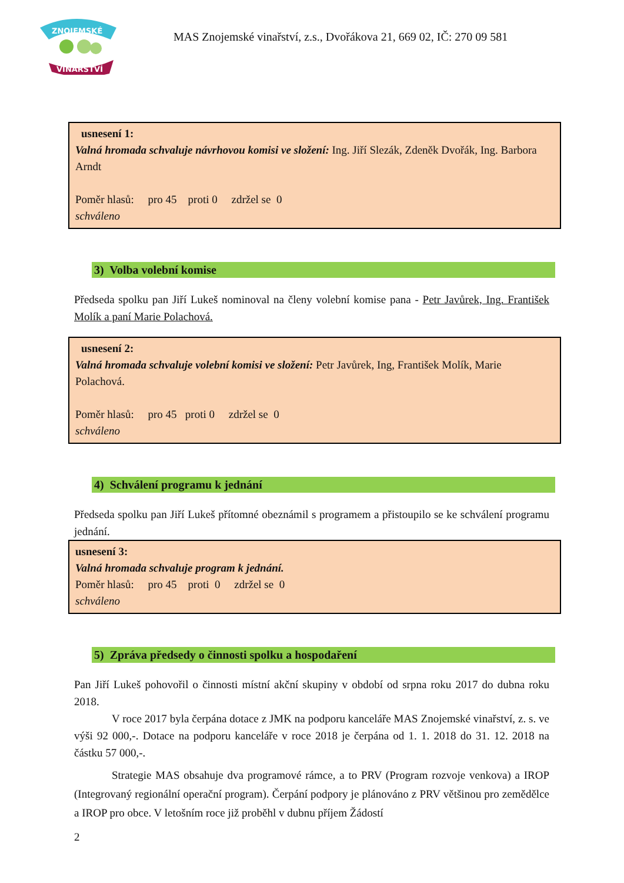ZNOJEMSKÉ
VINAŘSTVÍ
MAS Znojemské vinařství, z.s., Dvořákova 21, 669 02, IČ: 270 09 581
usnesení 1:
Valná hromada schvaluje návrhovou komisi ve složení: Ing. Jiří Slezák, Zdeněk Dvořák, Ing. Barbora Arndt
Poměr hlasů: pro 45 proti 0 zdržel se 0
schváleno
3) Volba volební komise
Předseda spolku pan Jiří Lukeš nominoval na členy volební komise pana - Petr Javůrek, Ing. František Molík a paní Marie Polachová.
usnesení 2:
Valná hromada schvaluje volební komisi ve složení: Petr Javůrek, Ing, František Molík, Marie Polachová.
Poměr hlasů: pro 45 proti 0 zdržel se 0
schváleno
4) Schválení programu k jednání
Předseda spolku pan Jiří Lukeš přítomné obeznámil s programem a přistoupilo se ke schválení programu jednání.
usnesení 3:
Valná hromada schvaluje program k jednání.
Poměr hlasů: pro 45 proti 0 zdržel se 0
schváleno
5) Zpráva předsedy o činnosti spolku a hospodaření
Pan Jiří Lukeš pohovořil o činnosti místní akční skupiny v období od srpna roku 2017 do dubna roku 2018.
V roce 2017 byla čerpána dotace z JMK na podporu kanceláře MAS Znojemské vinařství, z. s. ve výši 92 000,-. Dotace na podporu kanceláře v roce 2018 je čerpána od 1. 1. 2018 do 31. 12. 2018 na částku 57 000,-.
Strategie MAS obsahuje dva programové rámce, a to PRV (Program rozvoje venkova) a IROP (Integrovaný regionální operační program). Čerpání podpory je plánováno z PRV většinou pro zemědělce a IROP pro obce. V letošním roce již proběhl v dubnu příjem Žádostí
2